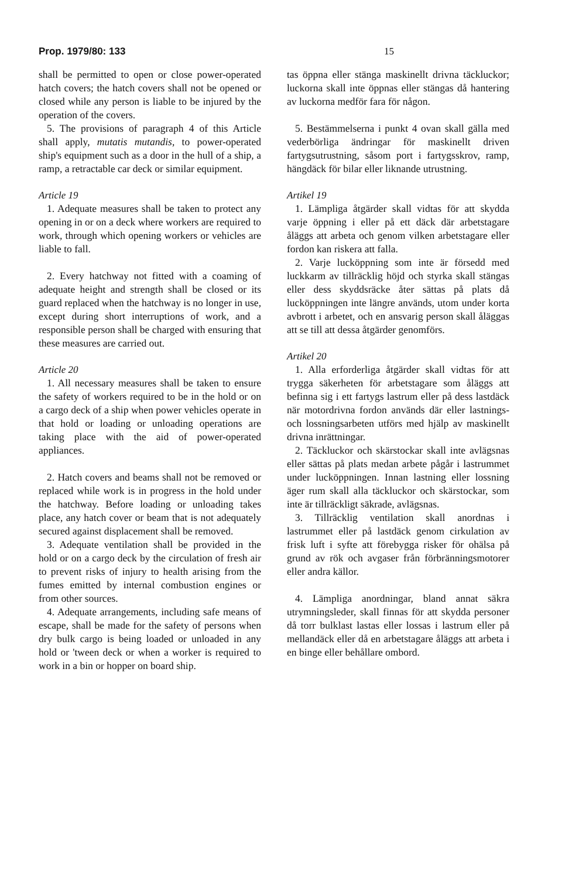Prop. 1979/80: 133 15
shall be permitted to open or close power-operated hatch covers; the hatch covers shall not be opened or closed while any person is liable to be injured by the operation of the covers.
5. The provisions of paragraph 4 of this Article shall apply, mutatis mutandis, to power-operated ship's equipment such as a door in the hull of a ship, a ramp, a retractable car deck or similar equipment.
Article 19
1. Adequate measures shall be taken to protect any opening in or on a deck where workers are required to work, through which opening workers or vehicles are liable to fall.
2. Every hatchway not fitted with a coaming of adequate height and strength shall be closed or its guard replaced when the hatchway is no longer in use, except during short interruptions of work, and a responsible person shall be charged with ensuring that these measures are carried out.
Article 20
1. All necessary measures shall be taken to ensure the safety of workers required to be in the hold or on a cargo deck of a ship when power vehicles operate in that hold or loading or unloading operations are taking place with the aid of power-operated appliances.
2. Hatch covers and beams shall not be removed or replaced while work is in progress in the hold under the hatchway. Before loading or unloading takes place, any hatch cover or beam that is not adequately secured against displacement shall be removed.
3. Adequate ventilation shall be provided in the hold or on a cargo deck by the circulation of fresh air to prevent risks of injury to health arising from the fumes emitted by internal combustion engines or from other sources.
4. Adequate arrangements, including safe means of escape, shall be made for the safety of persons when dry bulk cargo is being loaded or unloaded in any hold or 'tween deck or when a worker is required to work in a bin or hopper on board ship.
tas öppna eller stänga maskinellt drivna täckluckor; luckorna skall inte öppnas eller stängas då hantering av luckorna medför fara för någon.
5. Bestämmelserna i punkt 4 ovan skall gälla med vederbörliga ändringar för maskinellt driven fartygsutrustning, såsom port i fartygsskrov, ramp, hängdäck för bilar eller liknande utrustning.
Artikel 19
1. Lämpliga åtgärder skall vidtas för att skydda varje öppning i eller på ett däck där arbetstagare åläggs att arbeta och genom vilken arbetstagare eller fordon kan riskera att falla.
2. Varje lucköppning som inte är försedd med luckkarm av tillräcklig höjd och styrka skall stängas eller dess skyddsräcke åter sättas på plats då lucköppningen inte längre används, utom under korta avbrott i arbetet, och en ansvarig person skall åläggas att se till att dessa åtgärder genomförs.
Artikel 20
1. Alla erforderliga åtgärder skall vidtas för att trygga säkerheten för arbetstagare som åläggs att befinna sig i ett fartygs lastrum eller på dess lastdäck när motordrivna fordon används där eller lastnings- och lossningsarbeten utförs med hjälp av maskinellt drivna inrättningar.
2. Täckluckor och skärstockar skall inte avlägsnas eller sättas på plats medan arbete pågår i lastrummet under lucköppningen. Innan lastning eller lossning äger rum skall alla täckluckor och skärstockar, som inte är tillräckligt säkrade, avlägsnas.
3. Tillräcklig ventilation skall anordnas i lastrummet eller på lastdäck genom cirkulation av frisk luft i syfte att förebygga risker för ohälsa på grund av rök och avgaser från förbränningsmotorer eller andra källor.
4. Lämpliga anordningar, bland annat säkra utrymningsleder, skall finnas för att skydda personer då torr bulklast lastas eller lossas i lastrum eller på mellandäck eller då en arbetstagare åläggs att arbeta i en binge eller behållare ombord.